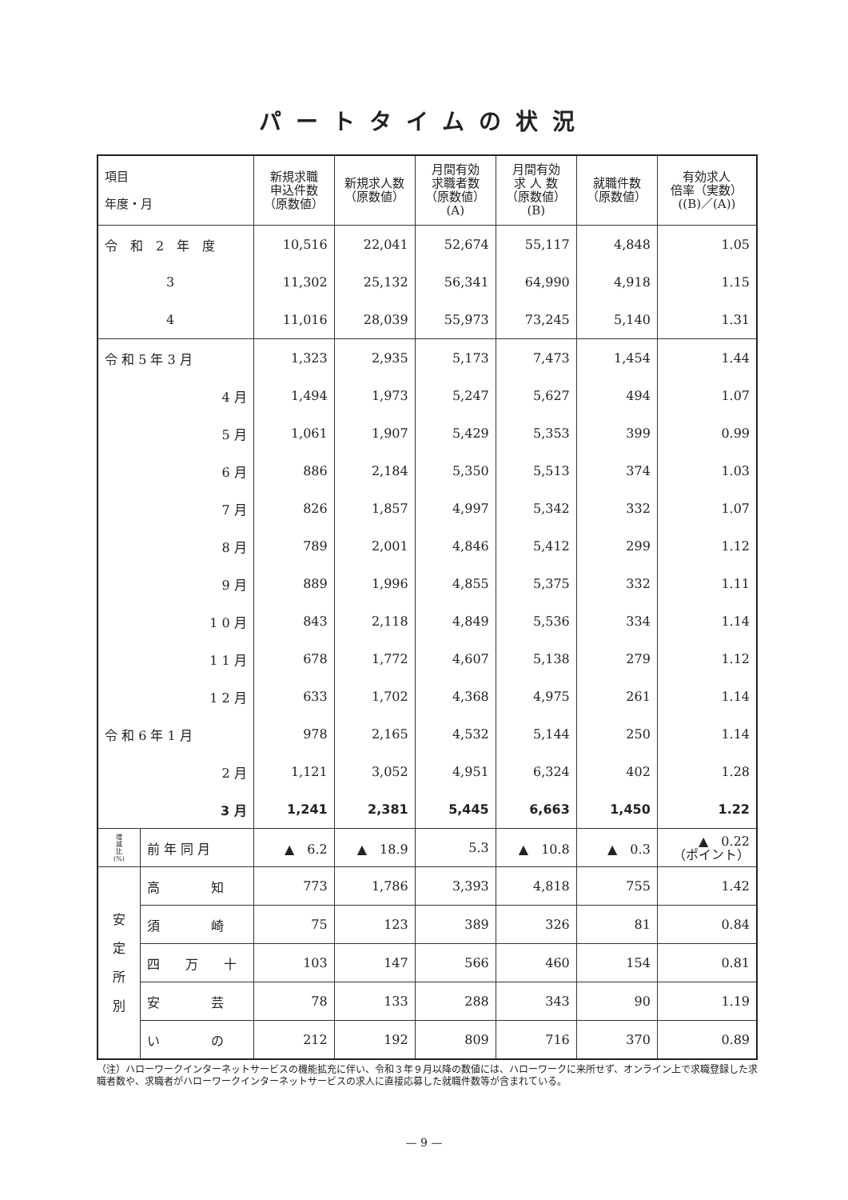パートタイムの状況
| 項目 年度・月 | | 新規求職 申込件数 （原数値） | 新規求人数 （原数値） | 月間有効 求職者数 （原数値） (A) | 月間有効 求 人 数 （原数値） (B) | 就職件数 （原数値） | 有効求人 倍率（実数） ((B)／(A)) |
| --- | --- | --- | --- | --- | --- | --- | --- |
| 令 和 2 年 度 | | 10,516 | 22,041 | 52,674 | 55,117 | 4,848 | 1.05 |
| 3 | | 11,302 | 25,132 | 56,341 | 64,990 | 4,918 | 1.15 |
| 4 | | 11,016 | 28,039 | 55,973 | 73,245 | 5,140 | 1.31 |
| 令 和 5 年 3 月 | | 1,323 | 2,935 | 5,173 | 7,473 | 1,454 | 1.44 |
| 4 月 | | 1,494 | 1,973 | 5,247 | 5,627 | 494 | 1.07 |
| 5 月 | | 1,061 | 1,907 | 5,429 | 5,353 | 399 | 0.99 |
| 6 月 | | 886 | 2,184 | 5,350 | 5,513 | 374 | 1.03 |
| 7 月 | | 826 | 1,857 | 4,997 | 5,342 | 332 | 1.07 |
| 8 月 | | 789 | 2,001 | 4,846 | 5,412 | 299 | 1.12 |
| 9 月 | | 889 | 1,996 | 4,855 | 5,375 | 332 | 1.11 |
| 1 0 月 | | 843 | 2,118 | 4,849 | 5,536 | 334 | 1.14 |
| 1 1 月 | | 678 | 1,772 | 4,607 | 5,138 | 279 | 1.12 |
| 1 2 月 | | 633 | 1,702 | 4,368 | 4,975 | 261 | 1.14 |
| 令 和 6 年 1 月 | | 978 | 2,165 | 4,532 | 5,144 | 250 | 1.14 |
| 2 月 | | 1,121 | 3,052 | 4,951 | 6,324 | 402 | 1.28 |
| 3 月 | | 1,241 | 2,381 | 5,445 | 6,663 | 1,450 | 1.22 |
| 増 減 比 (%) | 前 年 同 月 | ▲ 6.2 | ▲ 18.9 | 5.3 | ▲ 10.8 | ▲ 0.3 | ▲ 0.22 （ポイント） |
| 安 定 所 別 | 高 知 | 773 | 1,786 | 3,393 | 4,818 | 755 | 1.42 |
| | 須 崎 | 75 | 123 | 389 | 326 | 81 | 0.84 |
| | 四 万 十 | 103 | 147 | 566 | 460 | 154 | 0.81 |
| | 安 芸 | 78 | 133 | 288 | 343 | 90 | 1.19 |
| | い の | 212 | 192 | 809 | 716 | 370 | 0.89 |
（注）ハローワークインターネットサービスの機能拡充に伴い、令和３年９月以降の数値には、ハローワークに来所せず、オンライン上で求職登録した求職者数や、求職者がハローワークインターネットサービスの求人に直接応募した就職件数等が含まれている。
— 9 —